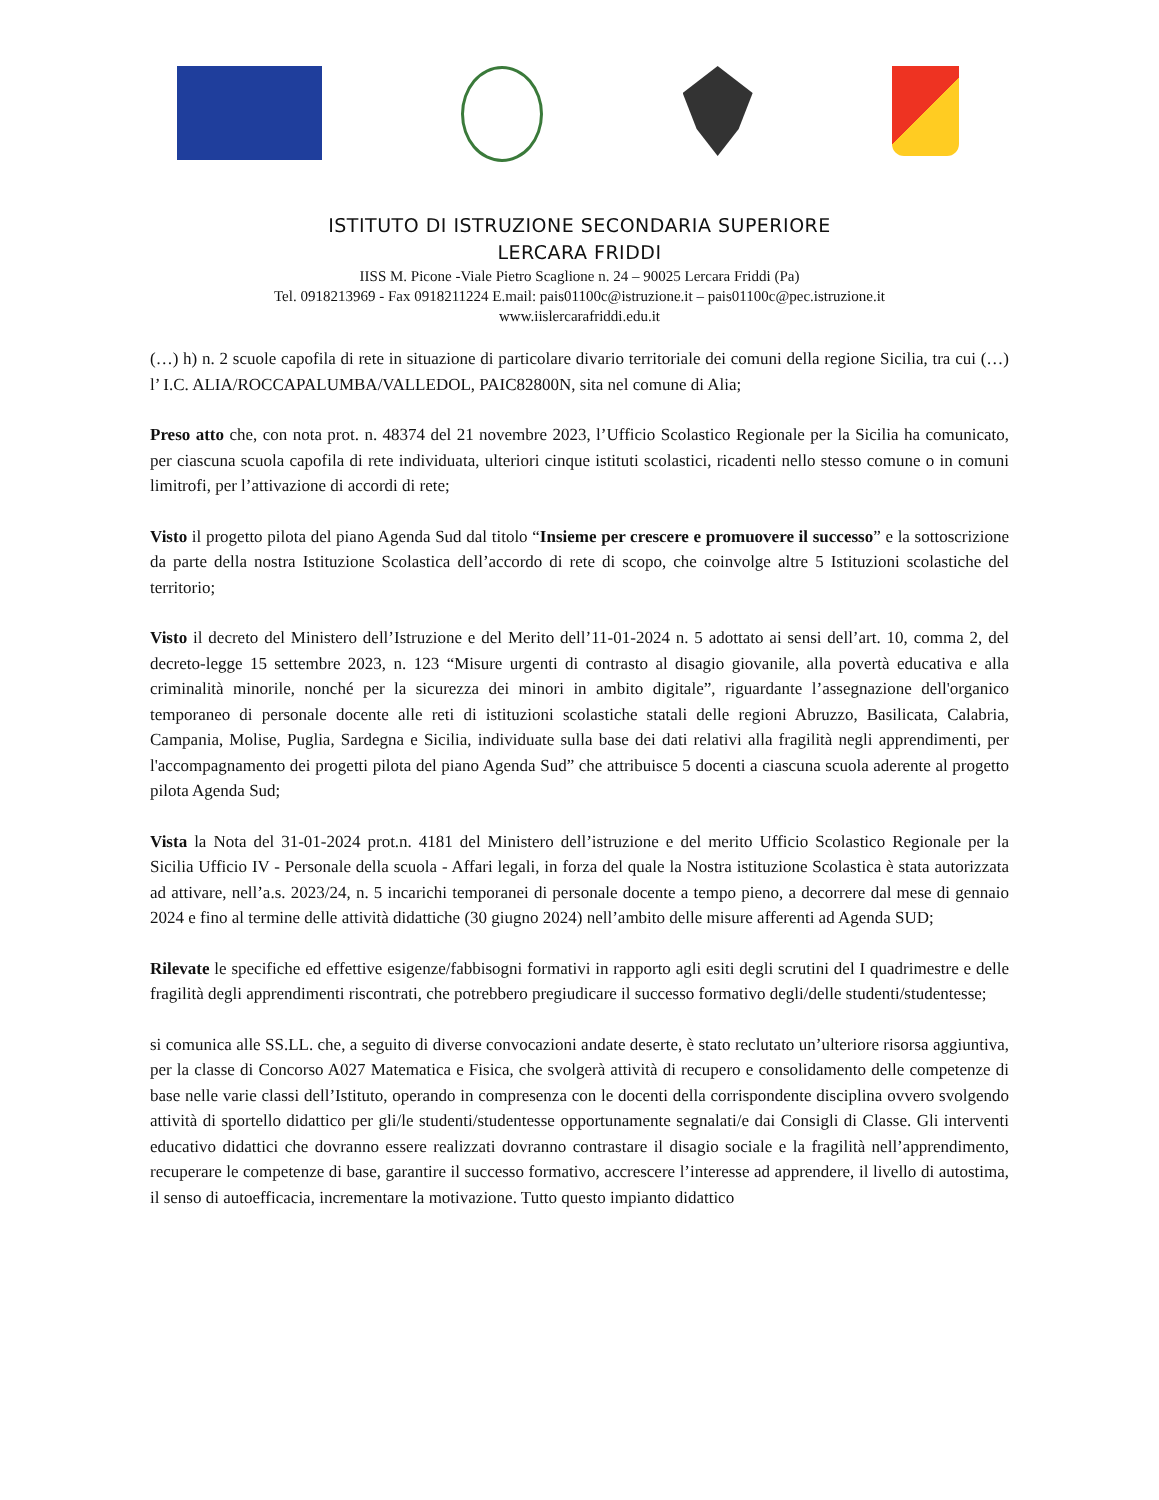ISTITUTO DI ISTRUZIONE SECONDARIA SUPERIORE
LERCARA FRIDDI
IISS M. Picone -Viale Pietro Scaglione n. 24 – 90025 Lercara Friddi (Pa)
Tel. 0918213969 - Fax 0918211224 E.mail: pais01100c@istruzione.it – pais01100c@pec.istruzione.it
www.iislercarafriddi.edu.it
(…) h) n. 2 scuole capofila di rete in situazione di particolare divario territoriale dei comuni della regione Sicilia, tra cui (…) l’ I.C. ALIA/ROCCAPALUMBA/VALLEDOL, PAIC82800N, sita nel comune di Alia;
Preso atto che, con nota prot. n. 48374 del 21 novembre 2023, l’Ufficio Scolastico Regionale per la Sicilia ha comunicato, per ciascuna scuola capofila di rete individuata, ulteriori cinque istituti scolastici, ricadenti nello stesso comune o in comuni limitrofi, per l’attivazione di accordi di rete;
Visto il progetto pilota del piano Agenda Sud dal titolo “Insieme per crescere e promuovere il successo” e la sottoscrizione da parte della nostra Istituzione Scolastica dell’accordo di rete di scopo, che coinvolge altre 5 Istituzioni scolastiche del territorio;
Visto il decreto del Ministero dell’Istruzione e del Merito dell’11-01-2024 n. 5 adottato ai sensi dell’art. 10, comma 2, del decreto-legge 15 settembre 2023, n. 123 “Misure urgenti di contrasto al disagio giovanile, alla povertà educativa e alla criminalità minorile, nonché per la sicurezza dei minori in ambito digitale”, riguardante l’assegnazione dell'organico temporaneo di personale docente alle reti di istituzioni scolastiche statali delle regioni Abruzzo, Basilicata, Calabria, Campania, Molise, Puglia, Sardegna e Sicilia, individuate sulla base dei dati relativi alla fragilità negli apprendimenti, per l'accompagnamento dei progetti pilota del piano Agenda Sud” che attribuisce 5 docenti a ciascuna scuola aderente al progetto pilota Agenda Sud;
Vista la Nota del 31-01-2024 prot.n. 4181 del Ministero dell’istruzione e del merito Ufficio Scolastico Regionale per la Sicilia Ufficio IV - Personale della scuola - Affari legali, in forza del quale la Nostra istituzione Scolastica è stata autorizzata ad attivare, nell’a.s. 2023/24, n. 5 incarichi temporanei di personale docente a tempo pieno, a decorrere dal mese di gennaio 2024 e fino al termine delle attività didattiche (30 giugno 2024) nell’ambito delle misure afferenti ad Agenda SUD;
Rilevate le specifiche ed effettive esigenze/fabbisogni formativi in rapporto agli esiti degli scrutini del I quadrimestre e delle fragilità degli apprendimenti riscontrati, che potrebbero pregiudicare il successo formativo degli/delle studenti/studentesse;
si comunica alle SS.LL. che, a seguito di diverse convocazioni andate deserte, è stato reclutato un’ulteriore risorsa aggiuntiva, per la classe di Concorso A027 Matematica e Fisica, che svolgerà attività di recupero e consolidamento delle competenze di base nelle varie classi dell’Istituto, operando in compresenza con le docenti della corrispondente disciplina ovvero svolgendo attività di sportello didattico per gli/le studenti/studentesse opportunamente segnalati/e dai Consigli di Classe. Gli interventi educativo didattici che dovranno essere realizzati dovranno contrastare il disagio sociale e la fragilità nell’apprendimento, recuperare le competenze di base, garantire il successo formativo, accrescere l’interesse ad apprendere, il livello di autostima, il senso di autoefficacia, incrementare la motivazione. Tutto questo impianto didattico